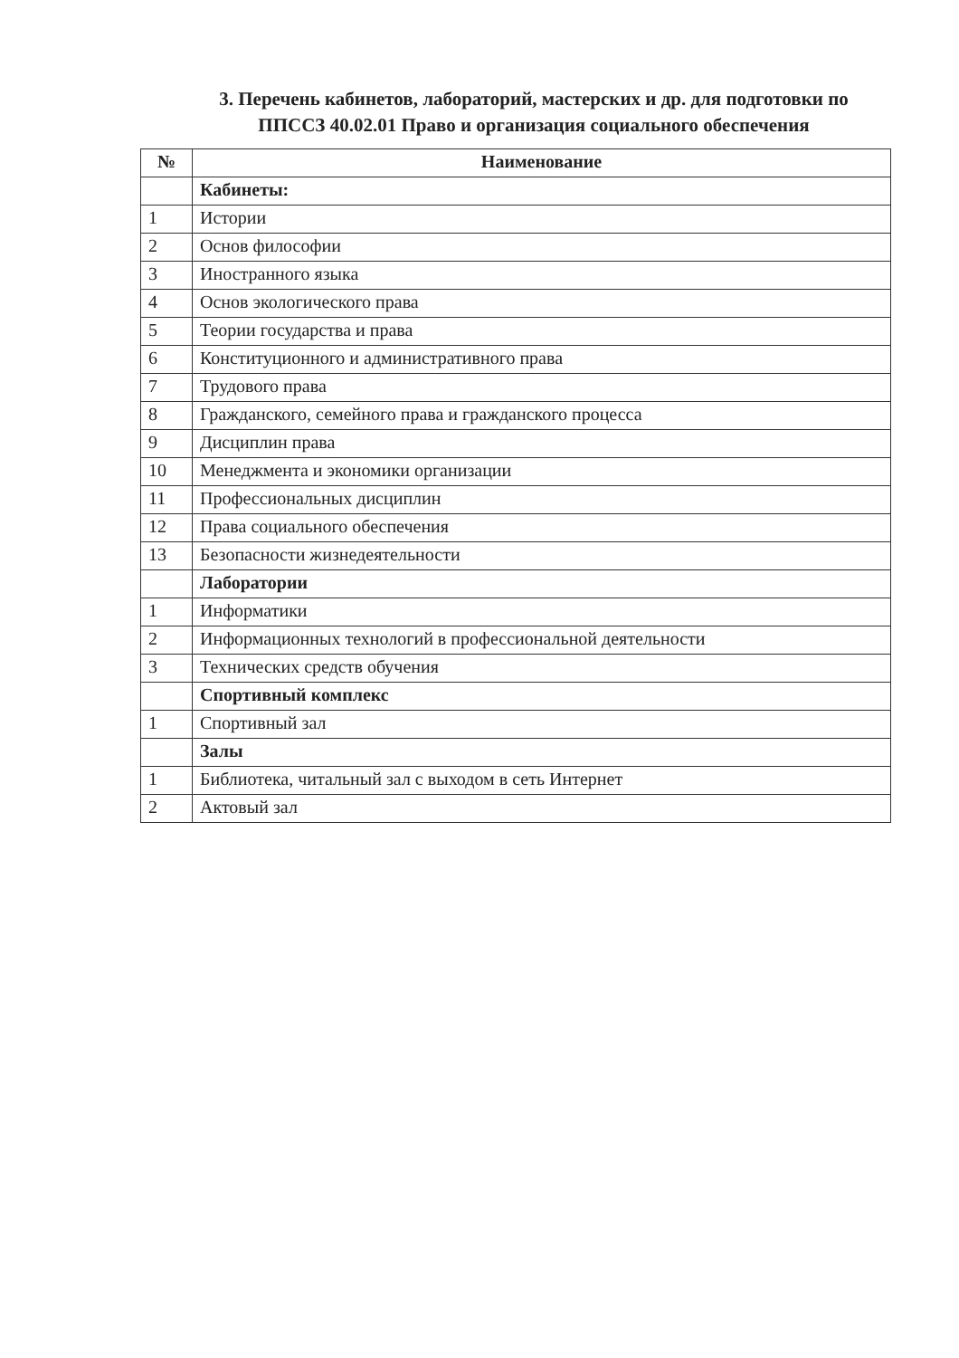3. Перечень кабинетов, лабораторий, мастерских и др. для подготовки по ППССЗ 40.02.01 Право и организация социального обеспечения
| № | Наименование |
| --- | --- |
| | Кабинеты: |
| 1 | Истории |
| 2 | Основ философии |
| 3 | Иностранного языка |
| 4 | Основ экологического права |
| 5 | Теории государства и права |
| 6 | Конституционного и административного права |
| 7 | Трудового права |
| 8 | Гражданского, семейного права и гражданского процесса |
| 9 | Дисциплин права |
| 10 | Менеджмента и экономики организации |
| 11 | Профессиональных дисциплин |
| 12 | Права социального обеспечения |
| 13 | Безопасности жизнедеятельности |
| | Лаборатории |
| 1 | Информатики |
| 2 | Информационных технологий в профессиональной деятельности |
| 3 | Технических средств обучения |
| | Спортивный комплекс |
| 1 | Спортивный зал |
| | Залы |
| 1 | Библиотека, читальный зал с выходом в сеть Интернет |
| 2 | Актовый зал |